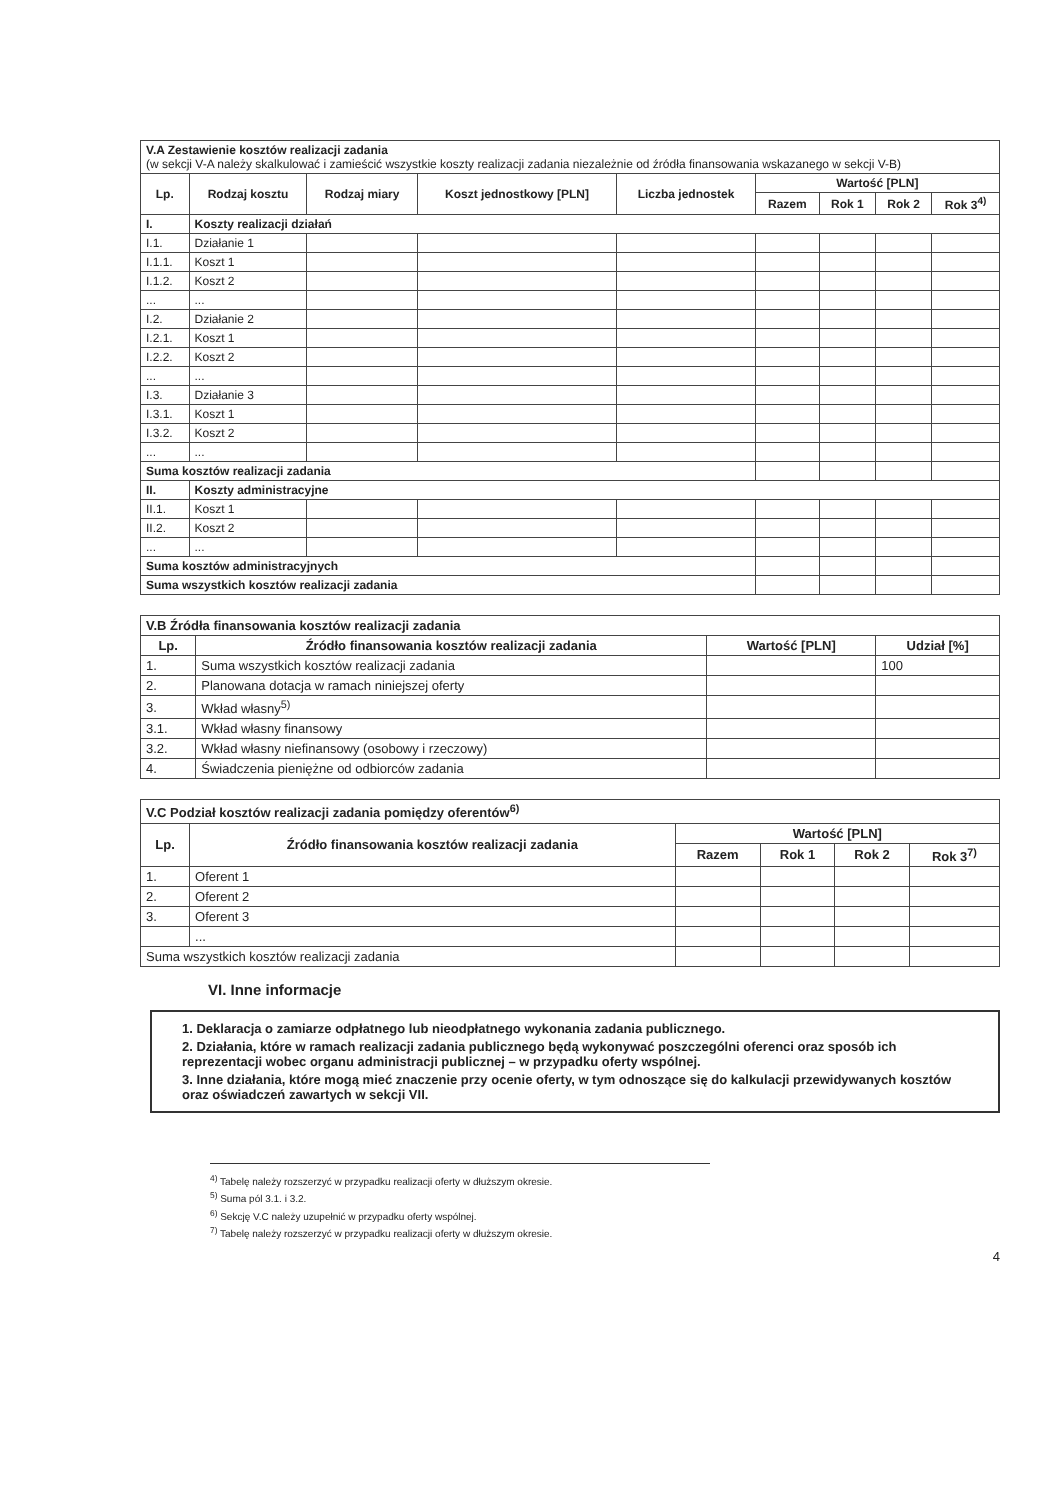| V.A Zestawienie kosztów realizacji zadania (w sekcji V-A należy skalkulować i zamieścić wszystkie koszty realizacji zadania niezależnie od źródła finansowania wskazanego w sekcji V-B) | | | | | | | | |
| Lp. | Rodzaj kosztu | Rodzaj miary | Koszt jednostkowy [PLN] | Liczba jednostek | Wartość [PLN] | | | |
| | | | | | Razem | Rok 1 | Rok 2 | Rok 3<sup>4)</sup> |
| I. | Koszty realizacji działań | | | | | | | |
| I.1. | Działanie 1 | | | | | | | |
| I.1.1. | Koszt 1 | | | | | | | |
| I.1.2. | Koszt 2 | | | | | | | |
| ... | ... | | | | | | | |
| I.2. | Działanie 2 | | | | | | | |
| I.2.1. | Koszt 1 | | | | | | | |
| I.2.2. | Koszt 2 | | | | | | | |
| ... | ... | | | | | | | |
| I.3. | Działanie 3 | | | | | | | |
| I.3.1. | Koszt 1 | | | | | | | |
| I.3.2. | Koszt 2 | | | | | | | |
| ... | ... | | | | | | | |
| Suma kosztów realizacji zadania | | | | | | | | |
| II. | Koszty administracyjne | | | | | | | |
| II.1. | Koszt 1 | | | | | | | |
| II.2. | Koszt 2 | | | | | | | |
| ... | ... | | | | | | | |
| Suma kosztów administracyjnych | | | | | | | | |
| Suma wszystkich kosztów realizacji zadania | | | | | | | | |
| V.B Źródła finansowania kosztów realizacji zadania | | | |
| Lp. | Źródło finansowania kosztów realizacji zadania | Wartość [PLN] | Udział [%] |
| 1. | Suma wszystkich kosztów realizacji zadania | | 100 |
| 2. | Planowana dotacja w ramach niniejszej oferty | | |
| 3. | Wkład własny<sup>5)</sup> | | |
| 3.1. | Wkład własny finansowy | | |
| 3.2. | Wkład własny niefinansowy (osobowy i rzeczowy) | | |
| 4. | Świadczenia pieniężne od odbiorców zadania | | |
| V.C Podział kosztów realizacji zadania pomiędzy oferentów<sup>6)</sup> | | | | | |
| Lp. | Źródło finansowania kosztów realizacji zadania | Wartość [PLN] | | | |
| | | Razem | Rok 1 | Rok 2 | Rok 3<sup>7)</sup> |
| 1. | Oferent 1 | | | | |
| 2. | Oferent 2 | | | | |
| 3. | Oferent 3 | | | | |
| | ... | | | | |
| Suma wszystkich kosztów realizacji zadania | | | | | |
VI. Inne informacje
1. Deklaracja o zamiarze odpłatnego lub nieodpłatnego wykonania zadania publicznego.
2. Działania, które w ramach realizacji zadania publicznego będą wykonywać poszczególni oferenci oraz sposób ich reprezentacji wobec organu administracji publicznej – w przypadku oferty wspólnej.
3. Inne działania, które mogą mieć znaczenie przy ocenie oferty, w tym odnoszące się do kalkulacji przewidywanych kosztów oraz oświadczeń zawartych w sekcji VII.
<sup>4)</sup> Tabelę należy rozszerzyć w przypadku realizacji oferty w dłuższym okresie.
<sup>5)</sup> Suma pól 3.1. i 3.2.
<sup>6)</sup> Sekcję V.C należy uzupełnić w przypadku oferty wspólnej.
<sup>7)</sup> Tabelę należy rozszerzyć w przypadku realizacji oferty w dłuższym okresie.
4